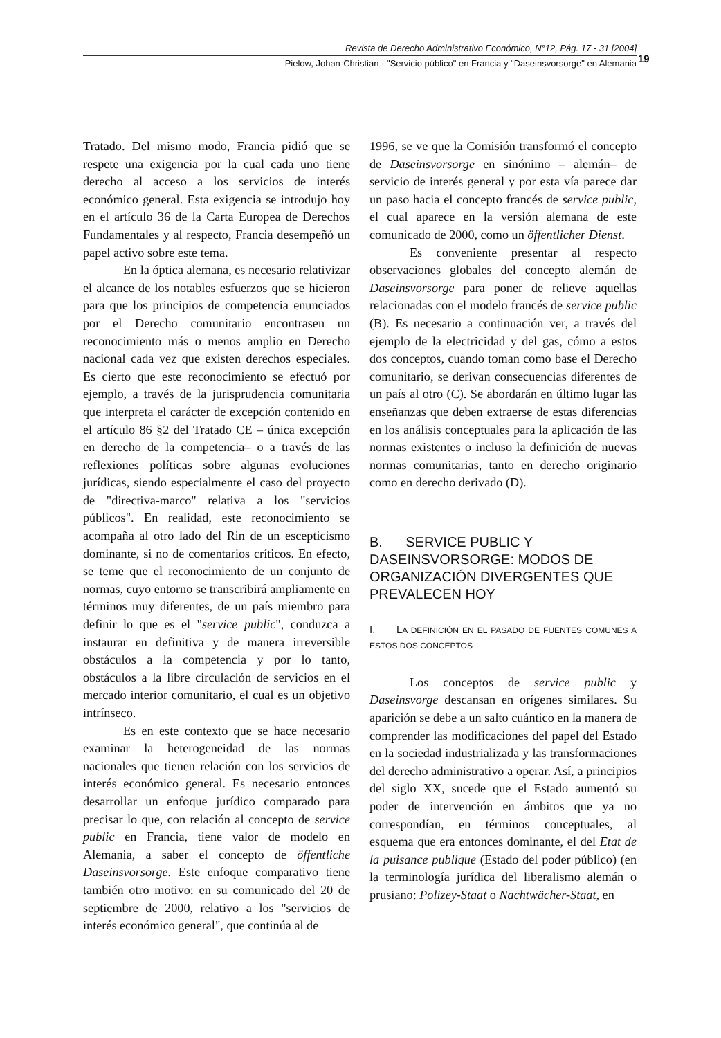Revista de Derecho Administrativo Económico, N°12, Pág. 17 - 31 [2004]
Pielow, Johan-Christian · "Servicio público" en Francia y "Daseinsvorsorge" en Alemania
19
Tratado. Del mismo modo, Francia pidió que se respete una exigencia por la cual cada uno tiene derecho al acceso a los servicios de interés económico general. Esta exigencia se introdujo hoy en el artículo 36 de la Carta Europea de Derechos Fundamentales y al respecto, Francia desempeñó un papel activo sobre este tema.
En la óptica alemana, es necesario relativizar el alcance de los notables esfuerzos que se hicieron para que los principios de competencia enunciados por el Derecho comunitario encontrasen un reconocimiento más o menos amplio en Derecho nacional cada vez que existen derechos especiales. Es cierto que este reconocimiento se efectuó por ejemplo, a través de la jurisprudencia comunitaria que interpreta el carácter de excepción contenido en el artículo 86 §2 del Tratado CE – única excepción en derecho de la competencia– o a través de las reflexiones políticas sobre algunas evoluciones jurídicas, siendo especialmente el caso del proyecto de "directiva-marco" relativa a los "servicios públicos". En realidad, este reconocimiento se acompaña al otro lado del Rin de un escepticismo dominante, si no de comentarios críticos. En efecto, se teme que el reconocimiento de un conjunto de normas, cuyo entorno se transcribirá ampliamente en términos muy diferentes, de un país miembro para definir lo que es el "service public", conduzca a instaurar en definitiva y de manera irreversible obstáculos a la competencia y por lo tanto, obstáculos a la libre circulación de servicios en el mercado interior comunitario, el cual es un objetivo intrínseco.
Es en este contexto que se hace necesario examinar la heterogeneidad de las normas nacionales que tienen relación con los servicios de interés económico general. Es necesario entonces desarrollar un enfoque jurídico comparado para precisar lo que, con relación al concepto de service public en Francia, tiene valor de modelo en Alemania, a saber el concepto de öffentliche Daseinsvorsorge. Este enfoque comparativo tiene también otro motivo: en su comunicado del 20 de septiembre de 2000, relativo a los "servicios de interés económico general", que continúa al de
1996, se ve que la Comisión transformó el concepto de Daseinsvorsorge en sinónimo – alemán– de servicio de interés general y por esta vía parece dar un paso hacia el concepto francés de service public, el cual aparece en la versión alemana de este comunicado de 2000, como un öffentlicher Dienst.
Es conveniente presentar al respecto observaciones globales del concepto alemán de Daseinsvorsorge para poner de relieve aquellas relacionadas con el modelo francés de service public (B). Es necesario a continuación ver, a través del ejemplo de la electricidad y del gas, cómo a estos dos conceptos, cuando toman como base el Derecho comunitario, se derivan consecuencias diferentes de un país al otro (C). Se abordarán en último lugar las enseñanzas que deben extraerse de estas diferencias en los análisis conceptuales para la aplicación de las normas existentes o incluso la definición de nuevas normas comunitarias, tanto en derecho originario como en derecho derivado (D).
B. SERVICE PUBLIC Y DASEINSVORSORGE: MODOS DE ORGANIZACIÓN DIVERGENTES QUE PREVALECEN HOY
I. LA DEFINICIÓN EN EL PASADO DE FUENTES COMUNES A ESTOS DOS CONCEPTOS
Los conceptos de service public y Daseinsvorge descansan en orígenes similares. Su aparición se debe a un salto cuántico en la manera de comprender las modificaciones del papel del Estado en la sociedad industrializada y las transformaciones del derecho administrativo a operar. Así, a principios del siglo XX, sucede que el Estado aumentó su poder de intervención en ámbitos que ya no correspondían, en términos conceptuales, al esquema que era entonces dominante, el del Etat de la puisance publique (Estado del poder público) (en la terminología jurídica del liberalismo alemán o prusiano: Polizey-Staat o Nachtwächer-Staat, en